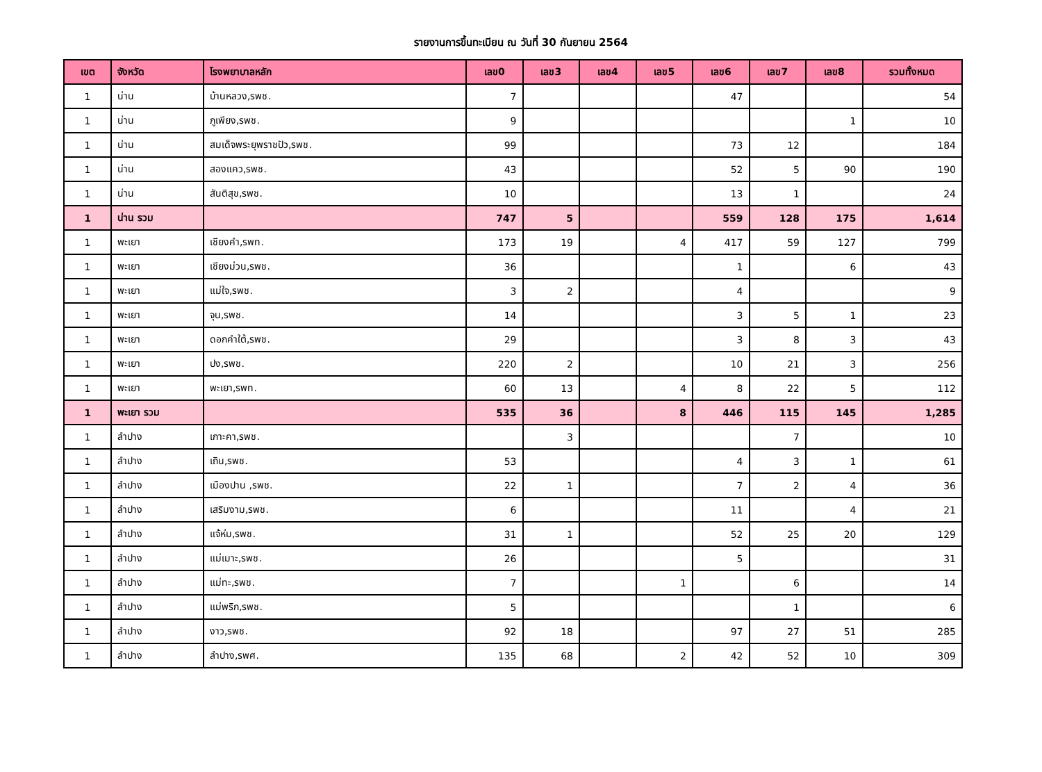รายงานการขึ้นทะเบียน ณ วันที่ 30 กันยายน 2564
| เขต | จังหวัด | โรงพยาบาลหลัก | เลข0 | เลข3 | เลข4 | เลข5 | เลข6 | เลข7 | เลข8 | รวมทั้งหมด |
| --- | --- | --- | --- | --- | --- | --- | --- | --- | --- | --- |
| 1 | น่าน | บ้านหลวง,รพช. | 7 | | | | 47 | | | 54 |
| 1 | น่าน | ภูเพียง,รพช. | 9 | | | | | | 1 | 10 |
| 1 | น่าน | สมเด็จพระยุพราชปัว,รพช. | 99 | | | | 73 | 12 | | 184 |
| 1 | น่าน | สองแคว,รพช. | 43 | | | | 52 | 5 | 90 | 190 |
| 1 | น่าน | สันติสุข,รพช. | 10 | | | | 13 | 1 | | 24 |
| 1 | น่าน รวม | | 747 | 5 | | | 559 | 128 | 175 | 1,614 |
| 1 | พะเยา | เชียงคำ,รพท. | 173 | 19 | | 4 | 417 | 59 | 127 | 799 |
| 1 | พะเยา | เชียงม่วน,รพช. | 36 | | | | 1 | | 6 | 43 |
| 1 | พะเยา | แม่ใจ,รพช. | 3 | 2 | | | 4 | | | 9 |
| 1 | พะเยา | จุน,รพช. | 14 | | | | 3 | 5 | 1 | 23 |
| 1 | พะเยา | ดอกคำใต้,รพช. | 29 | | | | 3 | 8 | 3 | 43 |
| 1 | พะเยา | ปง,รพช. | 220 | 2 | | | 10 | 21 | 3 | 256 |
| 1 | พะเยา | พะเยา,รพท. | 60 | 13 | | 4 | 8 | 22 | 5 | 112 |
| 1 | พะเยา รวม | | 535 | 36 | | 8 | 446 | 115 | 145 | 1,285 |
| 1 | ลำปาง | เกาะคา,รพช. | | 3 | | | | 7 | | 10 |
| 1 | ลำปาง | เถิน,รพช. | 53 | | | | 4 | 3 | 1 | 61 |
| 1 | ลำปาง | เมืองปาน ,รพช. | 22 | 1 | | | 7 | 2 | 4 | 36 |
| 1 | ลำปาง | เสริมงาม,รพช. | 6 | | | | 11 | | 4 | 21 |
| 1 | ลำปาง | แจ้ห่ม,รพช. | 31 | 1 | | | 52 | 25 | 20 | 129 |
| 1 | ลำปาง | แม่เมาะ,รพช. | 26 | | | | 5 | | | 31 |
| 1 | ลำปาง | แม่ทะ,รพช. | 7 | | | 1 | | 6 | | 14 |
| 1 | ลำปาง | แม่พริก,รพช. | 5 | | | | | 1 | | 6 |
| 1 | ลำปาง | งาว,รพช. | 92 | 18 | | | 97 | 27 | 51 | 285 |
| 1 | ลำปาง | ลำปาง,รพศ. | 135 | 68 | | 2 | 42 | 52 | 10 | 309 |